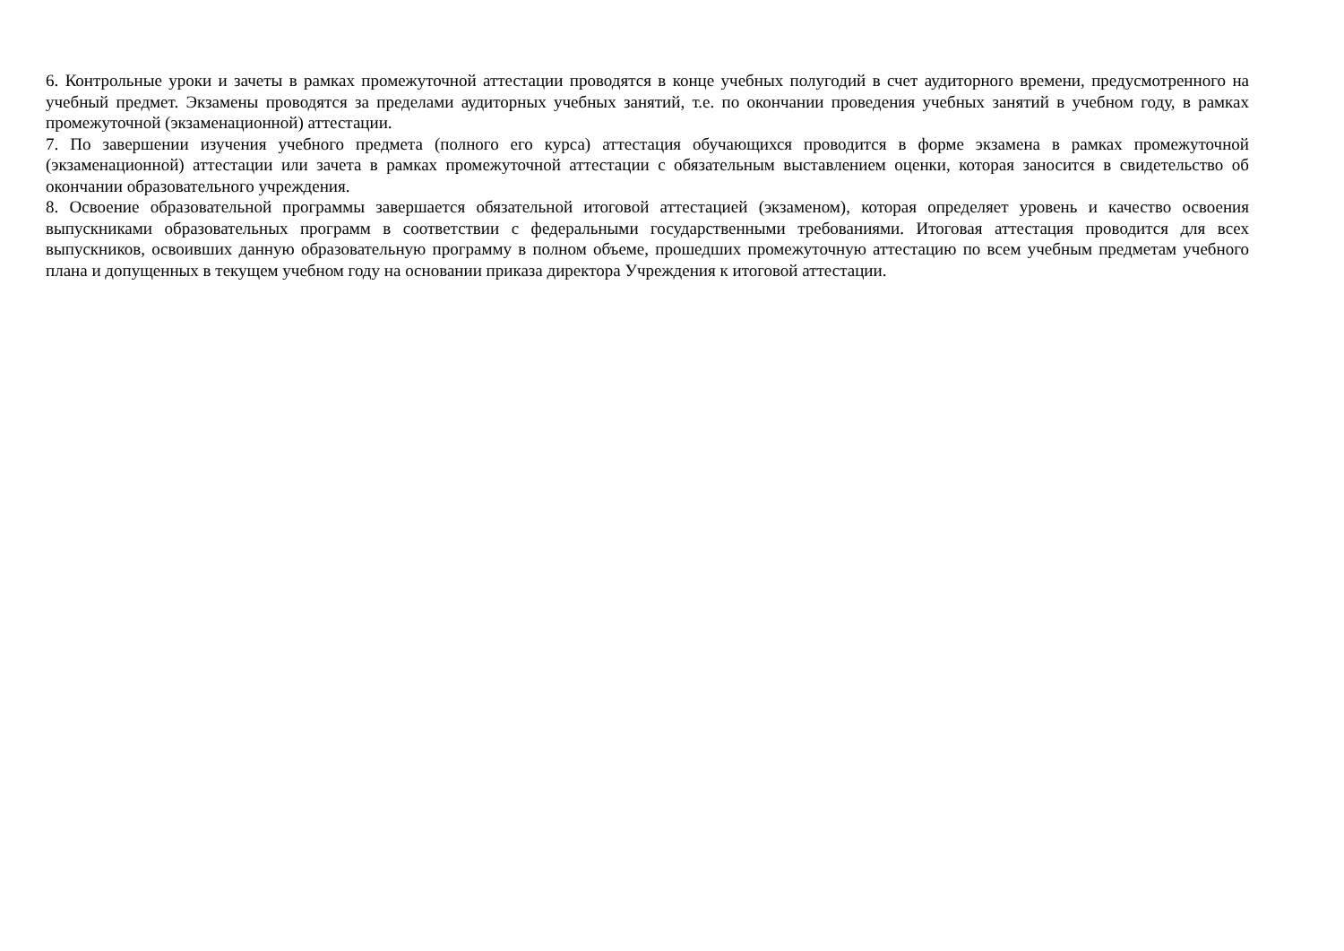6. Контрольные уроки и зачеты в рамках промежуточной аттестации проводятся в конце учебных полугодий в счет аудиторного времени, предусмотренного на учебный предмет. Экзамены проводятся за пределами аудиторных учебных занятий, т.е. по окончании проведения учебных занятий в учебном году, в рамках промежуточной (экзаменационной) аттестации.
7. По завершении изучения учебного предмета (полного его курса) аттестация обучающихся проводится в форме экзамена в рамках промежуточной (экзаменационной) аттестации или зачета в рамках промежуточной аттестации с обязательным выставлением оценки, которая заносится в свидетельство об окончании образовательного учреждения.
8. Освоение образовательной программы завершается обязательной итоговой аттестацией (экзаменом), которая определяет уровень и качество освоения выпускниками образовательных программ в соответствии с федеральными государственными требованиями. Итоговая аттестация проводится для всех выпускников, освоивших данную образовательную программу в полном объеме, прошедших промежуточную аттестацию по всем учебным предметам учебного плана и допущенных в текущем учебном году на основании приказа директора Учреждения к итоговой аттестации.